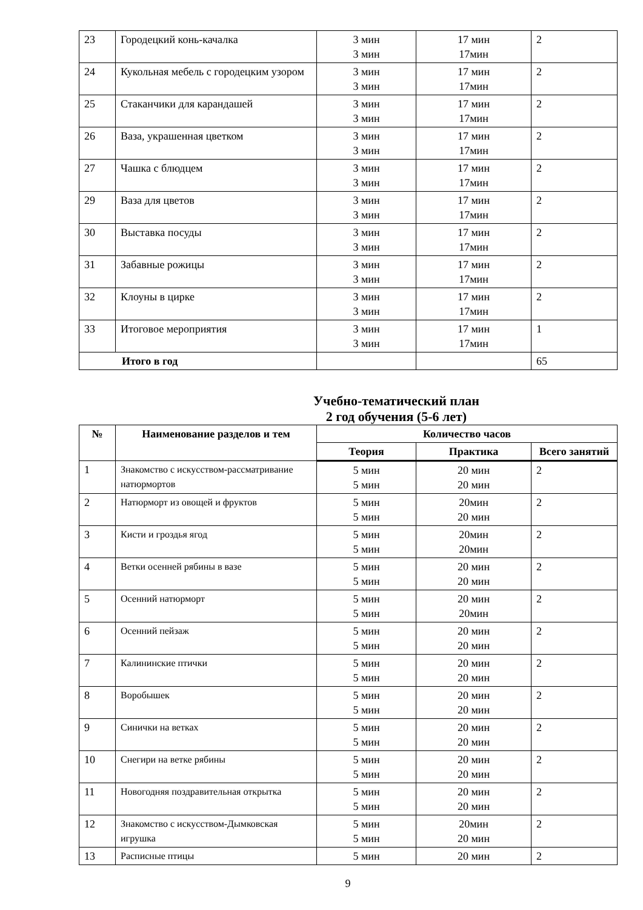| 23 | Городецкий конь-качалка | 3 мин 3 мин | 17 мин 17мин | 2 |
| 24 | Кукольная мебель с городецким узором | 3 мин 3 мин | 17 мин 17мин | 2 |
| 25 | Стаканчики для карандашей | 3 мин 3 мин | 17 мин 17мин | 2 |
| 26 | Ваза, украшенная цветком | 3 мин 3 мин | 17 мин 17мин | 2 |
| 27 | Чашка с блюдцем | 3 мин 3 мин | 17 мин 17мин | 2 |
| 29 | Ваза для цветов | 3 мин 3 мин | 17 мин 17мин | 2 |
| 30 | Выставка посуды | 3 мин 3 мин | 17 мин 17мин | 2 |
| 31 | Забавные рожицы | 3 мин 3 мин | 17 мин 17мин | 2 |
| 32 | Клоуны в цирке | 3 мин 3 мин | 17 мин 17мин | 2 |
| 33 | Итоговое мероприятия | 3 мин 3 мин | 17 мин 17мин | 1 |
| Итого в год | | | | 65 |
Учебно-тематический план
2 год обучения (5-6 лет)
| № | Наименование разделов и тем | Количество часов | | |
| --- | --- | --- | --- | --- |
| | | Теория | Практика | Всего занятий |
| 1 | Знакомство с искусством-рассматривание натюрмортов | 5 мин 5 мин | 20 мин 20 мин | 2 |
| 2 | Натюрморт из овощей и фруктов | 5 мин 5 мин | 20мин 20 мин | 2 |
| 3 | Кисти и гроздья ягод | 5 мин 5 мин | 20мин 20мин | 2 |
| 4 | Ветки осенней рябины в вазе | 5 мин 5 мин | 20 мин 20 мин | 2 |
| 5 | Осенний натюрморт | 5 мин 5 мин | 20 мин 20мин | 2 |
| 6 | Осенний пейзаж | 5 мин 5 мин | 20 мин 20 мин | 2 |
| 7 | Калининские птички | 5 мин 5 мин | 20 мин 20 мин | 2 |
| 8 | Воробышек | 5 мин 5 мин | 20 мин 20 мин | 2 |
| 9 | Синички на ветках | 5 мин 5 мин | 20 мин 20 мин | 2 |
| 10 | Снегири на ветке рябины | 5 мин 5 мин | 20 мин 20 мин | 2 |
| 11 | Новогодняя поздравительная открытка | 5 мин 5 мин | 20 мин 20 мин | 2 |
| 12 | Знакомство с искусством-Дымковская игрушка | 5 мин 5 мин | 20мин 20 мин | 2 |
| 13 | Расписные птицы | 5 мин | 20 мин | 2 |
9